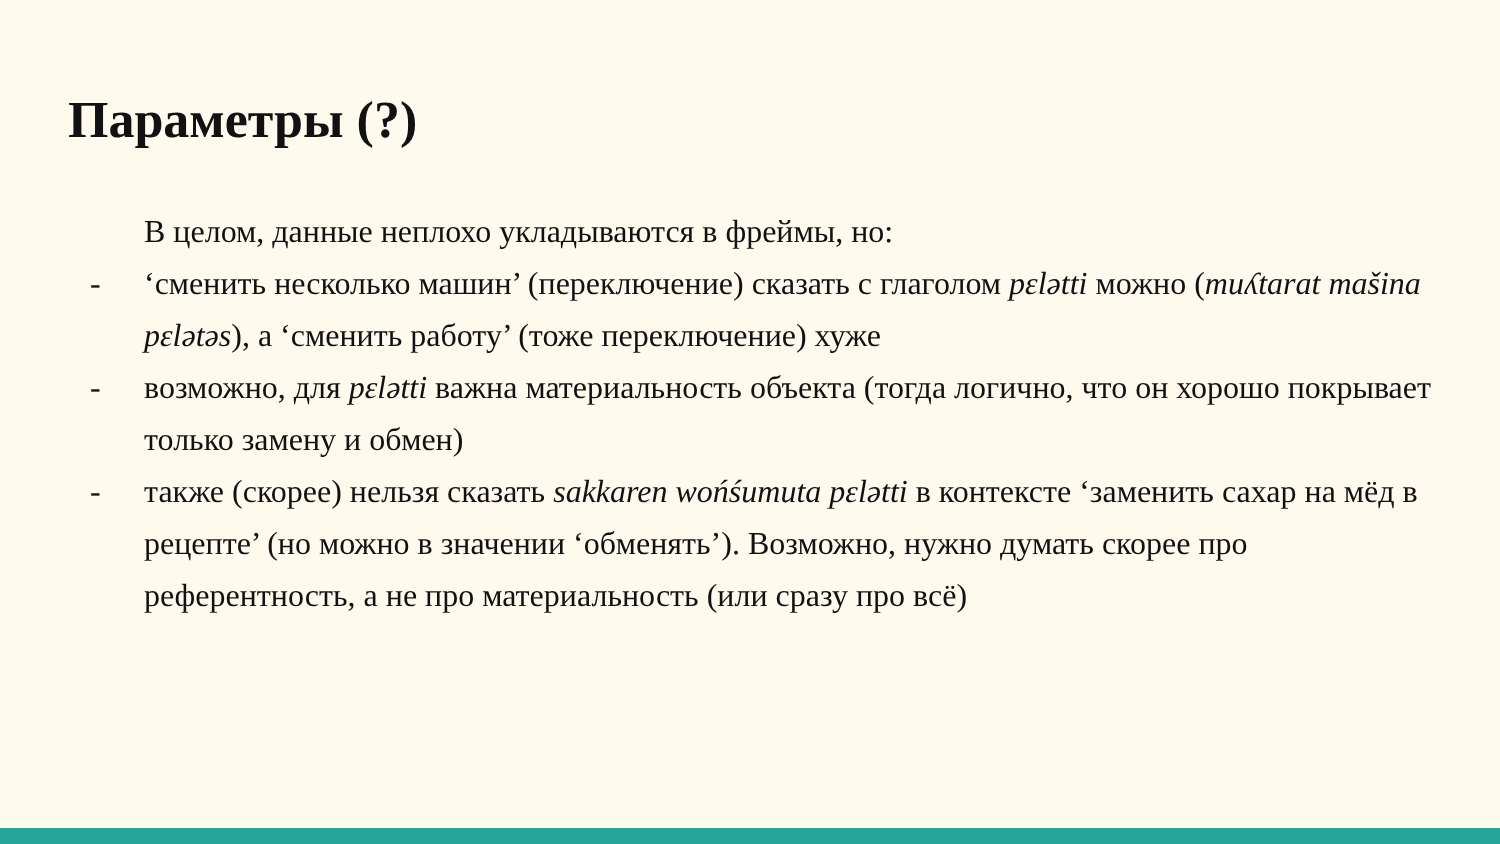Параметры (?)
В целом, данные неплохо укладываются в фреймы, но:
- ‘сменить несколько машин’ (переключение) сказать с глаголом pɛlətti можно (muʎtarat mašina pɛlətəs), а ‘сменить работу’ (тоже переключение) хуже
- возможно, для pɛlətti важна материальность объекта (тогда логично, что он хорошо покрывает только замену и обмен)
- также (скорее) нельзя сказать sakkaren wońśumuta pɛlətti в контексте ‘заменить сахар на мёд в рецепте’ (но можно в значении ‘обменять’). Возможно, нужно думать скорее про референтность, а не про материальность (или сразу про всё)